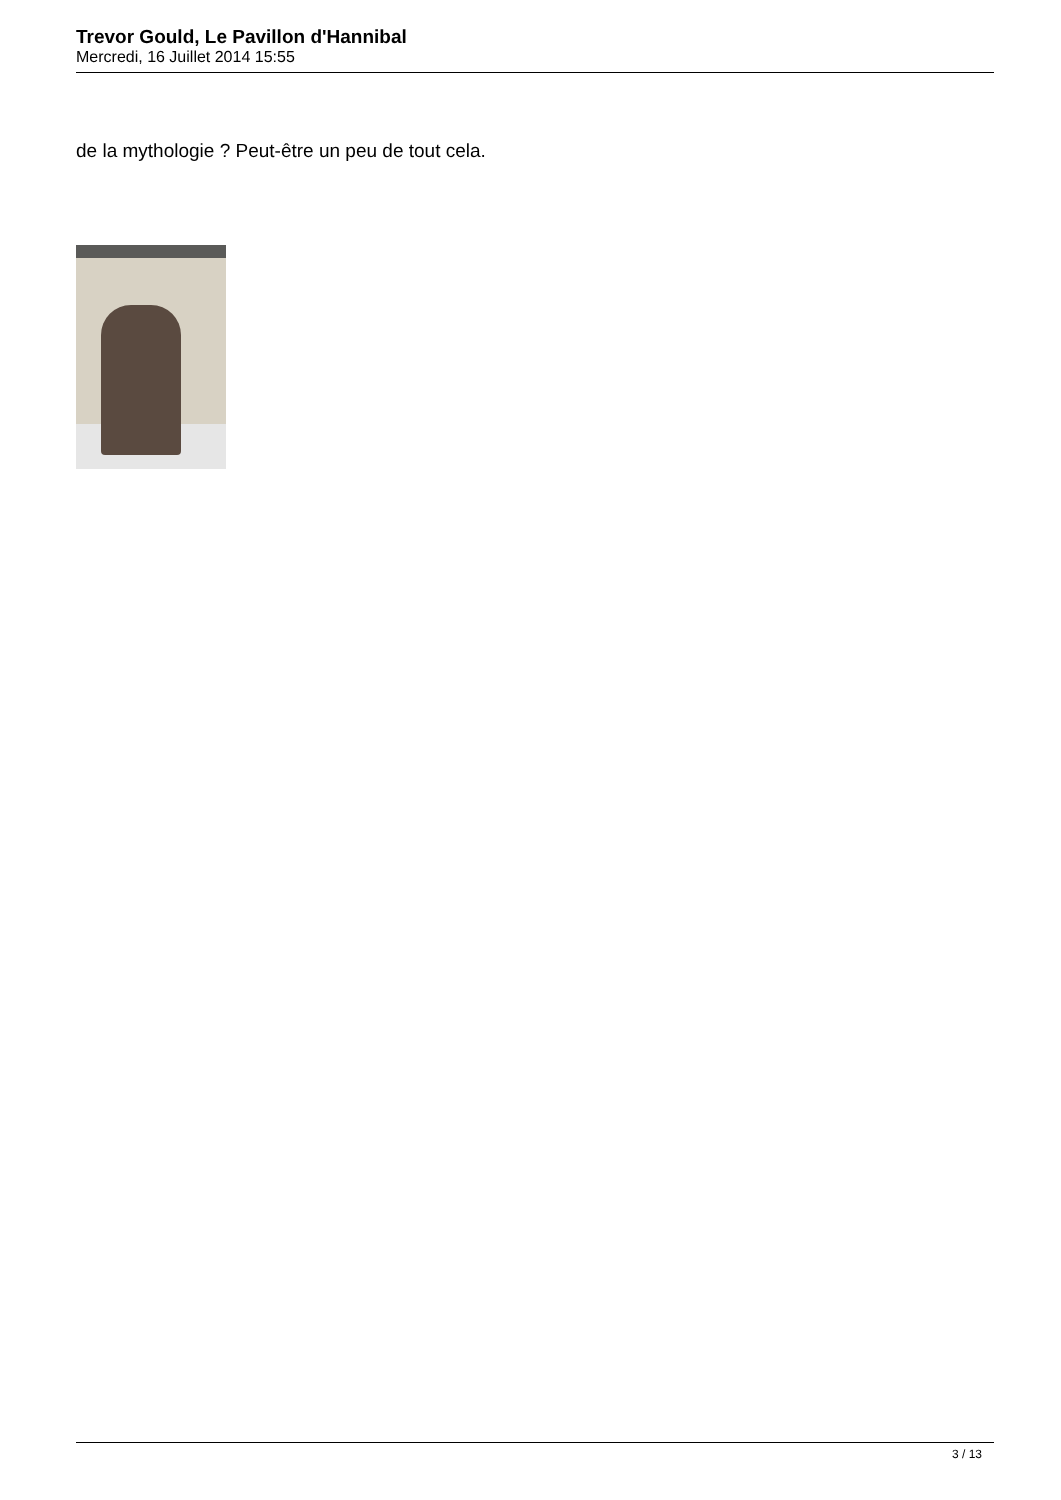Trevor Gould, Le Pavillon d'Hannibal
Mercredi, 16 Juillet 2014 15:55
de la mythologie ? Peut-être un peu de tout cela.
3 / 13